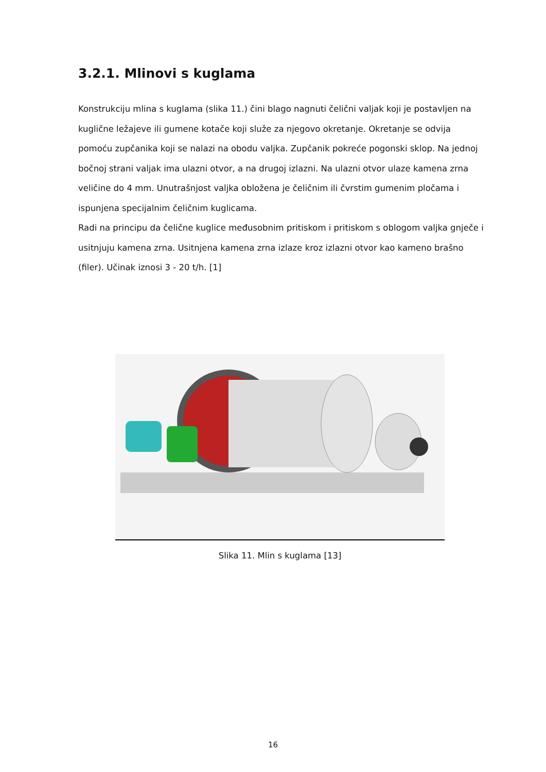3.2.1. Mlinovi s kuglama
Konstrukciju mlina s kuglama (slika 11.) čini blago nagnuti čelični valjak koji je postavljen na kuglične ležajeve ili gumene kotače koji služe za njegovo okretanje. Okretanje se odvija pomoću zupčanika koji se nalazi na obodu valjka. Zupčanik pokreće pogonski sklop. Na jednoj bočnoj strani valjak ima ulazni otvor, a na drugoj izlazni. Na ulazni otvor ulaze kamena zrna veličine do 4 mm. Unutrašnjost valjka obložena je čeličnim ili čvrstim gumenim pločama i ispunjena specijalnim čeličnim kuglicama.
Radi na principu da čelične kuglice međusobnim pritiskom i pritiskom s oblogom valjka gnječe i usitnjuju kamena zrna. Usitnjena kamena zrna izlaze kroz izlazni otvor kao kameno brašno (filer). Učinak iznosi 3 - 20 t/h. [1]
Slika 11. Mlin s kuglama [13]
16